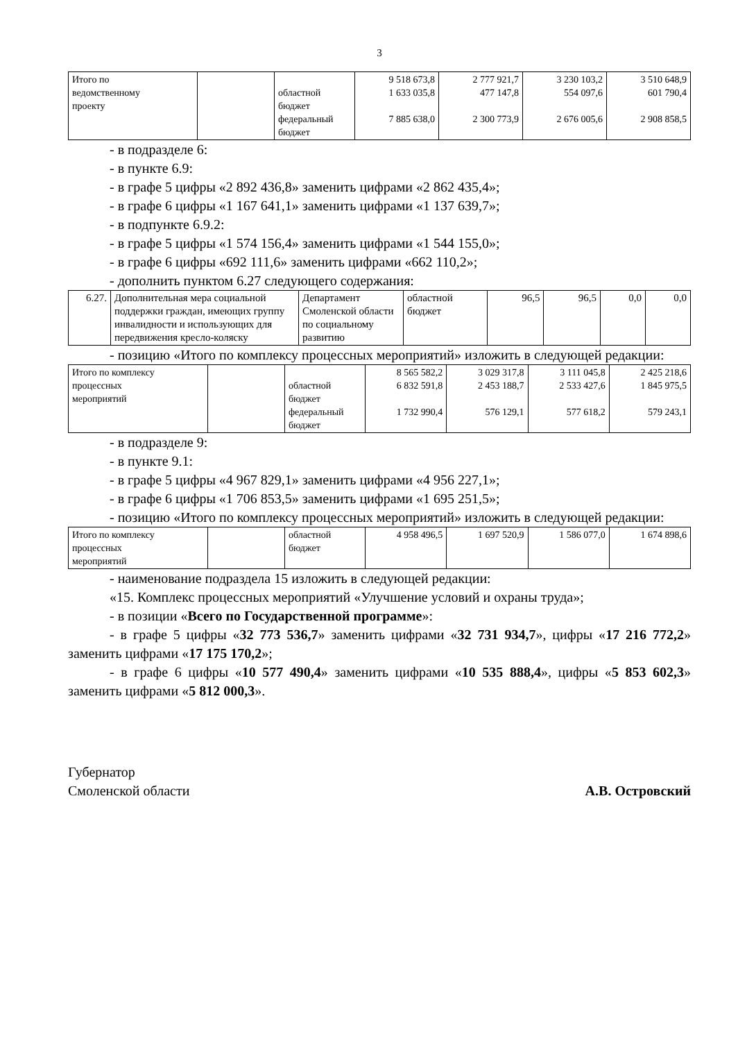3
| Итого по ведомственному проекту | | областной бюджет федеральный бюджет | 9 518 673,8 1 633 035,8 7 885 638,0 | 2 777 921,7 477 147,8 2 300 773,9 | 3 230 103,2 554 097,6 2 676 005,6 | 3 510 648,9 601 790,4 2 908 858,5 |
- в подразделе 6:
- в пункте 6.9:
- в графе 5 цифры «2 892 436,8» заменить цифрами «2 862 435,4»;
- в графе 6 цифры «1 167 641,1» заменить цифрами «1 137 639,7»;
- в подпункте 6.9.2:
- в графе 5 цифры «1 574 156,4» заменить цифрами «1 544 155,0»;
- в графе 6 цифры «692 111,6» заменить цифрами «662 110,2»;
- дополнить пунктом 6.27 следующего содержания:
| 6.27. | Дополнительная мера социальной поддержки граждан, имеющих группу инвалидности и использующих для передвижения кресло-коляску | Департамент Смоленской области по социальному развитию | областной бюджет | 96,5 | 96,5 | 0,0 | 0,0 |
- позицию «Итого по комплексу процессных мероприятий» изложить в следующей редакции:
| Итого по комплексу процессных мероприятий | | областной бюджет федеральный бюджет | 8 565 582,2 6 832 591,8 1 732 990,4 | 3 029 317,8 2 453 188,7 576 129,1 | 3 111 045,8 2 533 427,6 577 618,2 | 2 425 218,6 1 845 975,5 579 243,1 |
- в подразделе 9:
- в пункте 9.1:
- в графе 5 цифры «4 967 829,1» заменить цифрами «4 956 227,1»;
- в графе 6 цифры «1 706 853,5» заменить цифрами «1 695 251,5»;
- позицию «Итого по комплексу процессных мероприятий» изложить в следующей редакции:
| Итого по комплексу процессных мероприятий | | областной бюджет | 4 958 496,5 | 1 697 520,9 | 1 586 077,0 | 1 674 898,6 |
- наименование подраздела 15 изложить в следующей редакции:
«15. Комплекс процессных мероприятий «Улучшение условий и охраны труда»;
- в позиции «Всего по Государственной программе»:
- в графе 5 цифры «32 773 536,7» заменить цифрами «32 731 934,7», цифры «17 216 772,2» заменить цифрами «17 175 170,2»;
- в графе 6 цифры «10 577 490,4» заменить цифрами «10 535 888,4», цифры «5 853 602,3» заменить цифрами «5 812 000,3».
Губернатор
Смоленской области
А.В. Островский